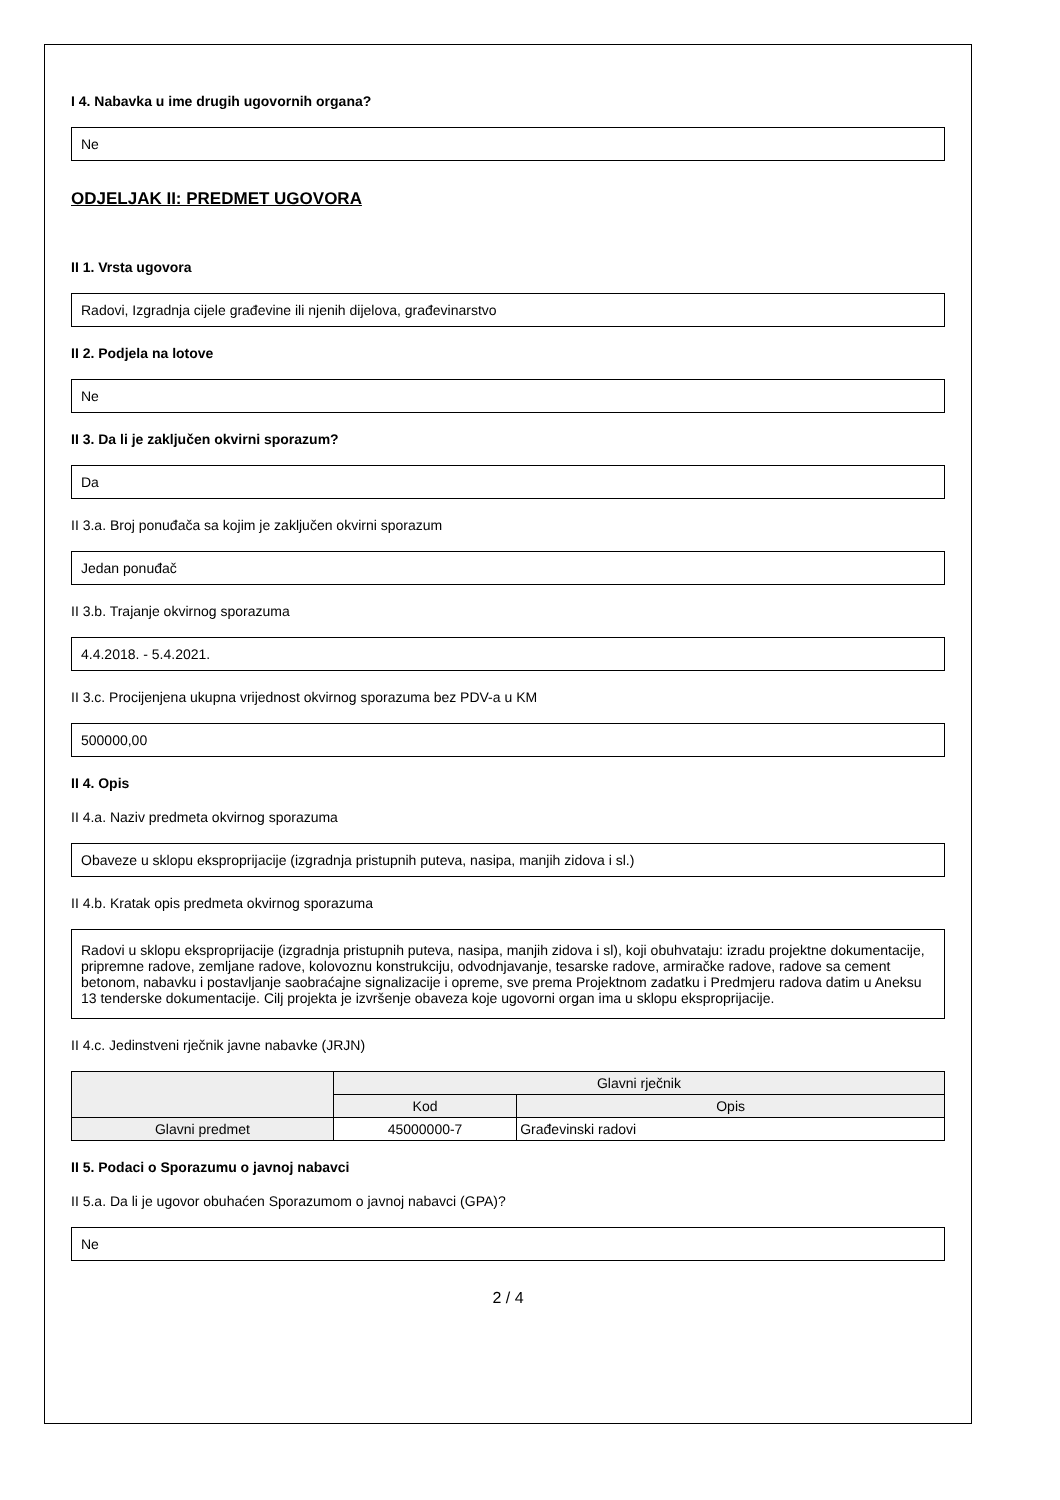I 4. Nabavka u ime drugih ugovornih organa?
Ne
ODJELJAK II: PREDMET UGOVORA
II 1. Vrsta ugovora
Radovi, Izgradnja cijele građevine ili njenih dijelova, građevinarstvo
II 2. Podjela na lotove
Ne
II 3. Da li je zaključen okvirni sporazum?
Da
II 3.a. Broj ponuđača sa kojim je zaključen okvirni sporazum
Jedan ponuđač
II 3.b. Trajanje okvirnog sporazuma
4.4.2018. - 5.4.2021.
II 3.c. Procijenjena ukupna vrijednost okvirnog sporazuma bez PDV-a u KM
500000,00
II 4. Opis
II 4.a. Naziv predmeta okvirnog sporazuma
Obaveze u sklopu eksproprijacije (izgradnja pristupnih puteva, nasipa, manjih zidova i sl.)
II 4.b. Kratak opis predmeta okvirnog sporazuma
Radovi u sklopu eksproprijacije (izgradnja pristupnih puteva, nasipa, manjih zidova i sl), koji obuhvataju: izradu projektne dokumentacije, pripremne radove, zemljane radove, kolovoznu konstrukciju, odvodnjavanje, tesarske radove, armiračke radove, radove sa cement betonom, nabavku i postavljanje saobraćajne signalizacije i opreme, sve prema Projektnom zadatku i Predmjeru radova datim u Aneksu 13 tenderske dokumentacije. Cilj projekta je izvršenje obaveza koje ugovorni organ ima u sklopu eksproprijacije.
II 4.c. Jedinstveni rječnik javne nabavke (JRJN)
| | Glavni rječnik | |
| --- | --- | --- |
| | Kod | Opis |
| Glavni predmet | 45000000-7 | Građevinski radovi |
II 5. Podaci o Sporazumu o javnoj nabavci
II 5.a. Da li je ugovor obuhaćen Sporazumom o javnoj nabavci (GPA)?
Ne
2 / 4